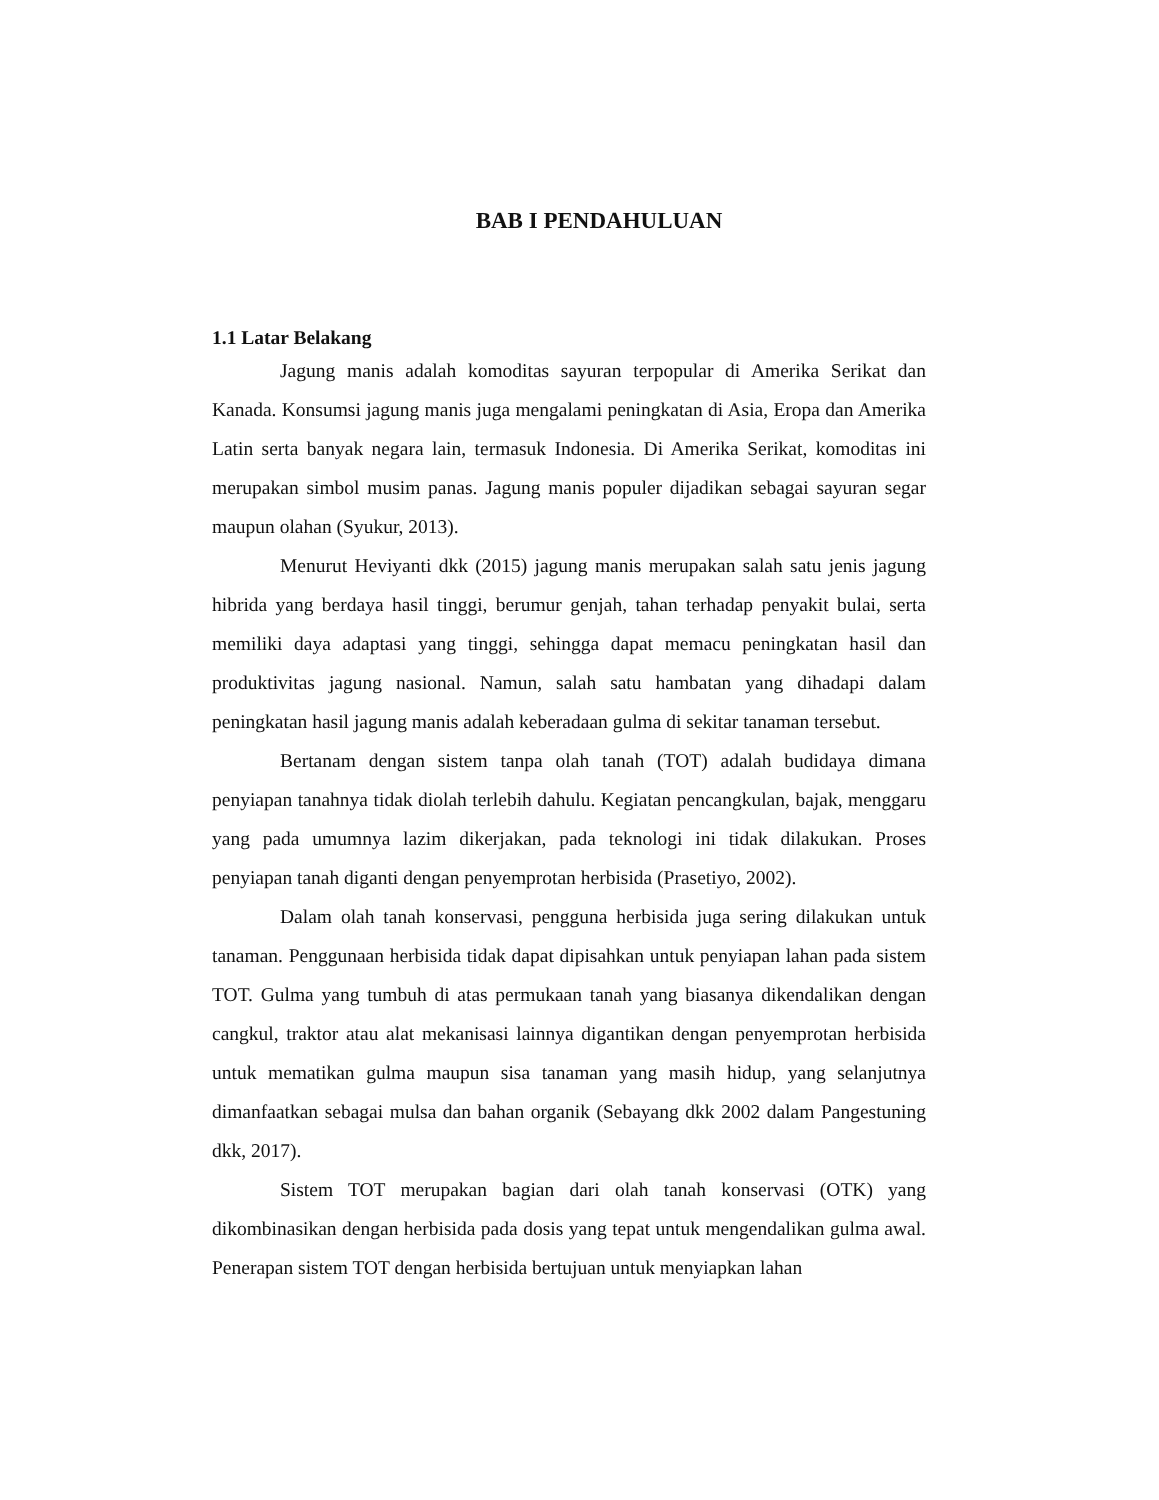BAB I PENDAHULUAN
1.1 Latar Belakang
Jagung manis adalah komoditas sayuran terpopular di Amerika Serikat dan Kanada. Konsumsi jagung manis juga mengalami peningkatan di Asia, Eropa dan Amerika Latin serta banyak negara lain, termasuk Indonesia. Di Amerika Serikat, komoditas ini merupakan simbol musim panas. Jagung manis populer dijadikan sebagai sayuran segar maupun olahan (Syukur, 2013).
Menurut Heviyanti dkk (2015) jagung manis merupakan salah satu jenis jagung hibrida yang berdaya hasil tinggi, berumur genjah, tahan terhadap penyakit bulai, serta memiliki daya adaptasi yang tinggi, sehingga dapat memacu peningkatan hasil dan produktivitas jagung nasional. Namun, salah satu hambatan yang dihadapi dalam peningkatan hasil jagung manis adalah keberadaan gulma di sekitar tanaman tersebut.
Bertanam dengan sistem tanpa olah tanah (TOT) adalah budidaya dimana penyiapan tanahnya tidak diolah terlebih dahulu. Kegiatan pencangkulan, bajak, menggaru yang pada umumnya lazim dikerjakan, pada teknologi ini tidak dilakukan. Proses penyiapan tanah diganti dengan penyemprotan herbisida (Prasetiyo, 2002).
Dalam olah tanah konservasi, pengguna herbisida juga sering dilakukan untuk tanaman. Penggunaan herbisida tidak dapat dipisahkan untuk penyiapan lahan pada sistem TOT. Gulma yang tumbuh di atas permukaan tanah yang biasanya dikendalikan dengan cangkul, traktor atau alat mekanisasi lainnya digantikan dengan penyemprotan herbisida untuk mematikan gulma maupun sisa tanaman yang masih hidup, yang selanjutnya dimanfaatkan sebagai mulsa dan bahan organik (Sebayang dkk 2002 dalam Pangestuning dkk, 2017).
Sistem TOT merupakan bagian dari olah tanah konservasi (OTK) yang dikombinasikan dengan herbisida pada dosis yang tepat untuk mengendalikan gulma awal. Penerapan sistem TOT dengan herbisida bertujuan untuk menyiapkan lahan